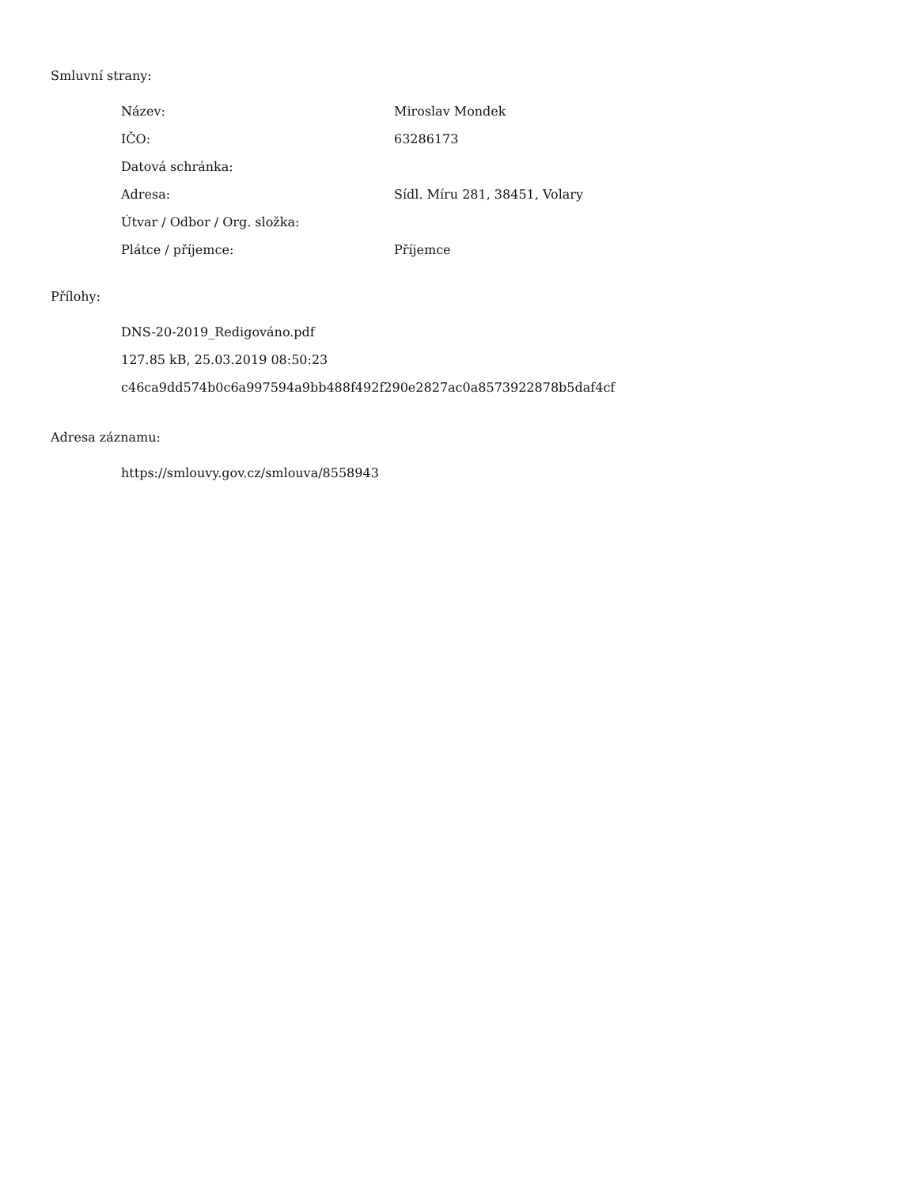Smluvní strany:
| Název: | Miroslav Mondek |
| IČO: | 63286173 |
| Datová schránka: | |
| Adresa: | Sídl. Míru 281, 38451, Volary |
| Útvar / Odbor / Org. složka: | |
| Plátce / příjemce: | Příjemce |
Přílohy:
DNS-20-2019_Redigováno.pdf
127.85 kB, 25.03.2019 08:50:23
c46ca9dd574b0c6a997594a9bb488f492f290e2827ac0a8573922878b5daf4cf
Adresa záznamu:
https://smlouvy.gov.cz/smlouva/8558943